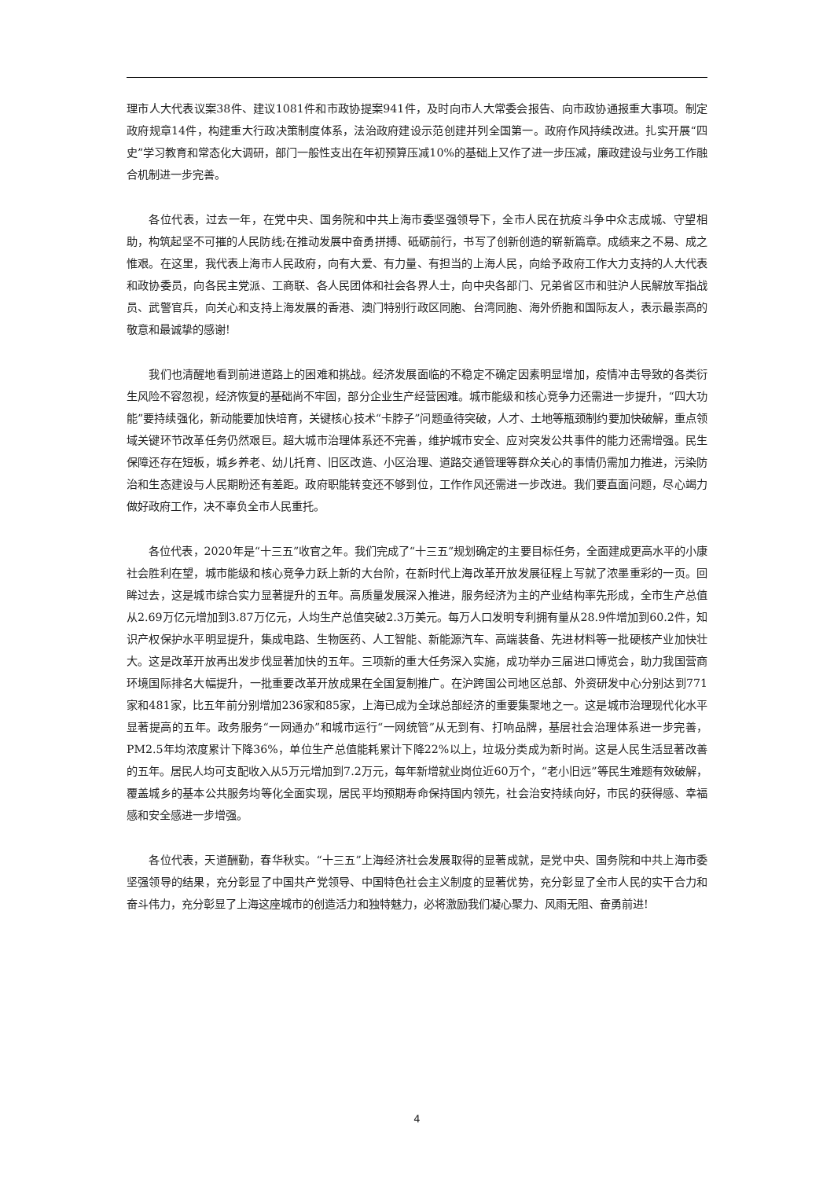理市人大代表议案38件、建议1081件和市政协提案941件，及时向市人大常委会报告、向市政协通报重大事项。制定政府规章14件，构建重大行政决策制度体系，法治政府建设示范创建并列全国第一。政府作风持续改进。扎实开展“四史”学习教育和常态化大调研，部门一般性支出在年初预算压减10%的基础上又作了进一步压减，廉政建设与业务工作融合机制进一步完善。
各位代表，过去一年，在党中央、国务院和中共上海市委坚强领导下，全市人民在抗疫斗争中众志成城、守望相助，构筑起坚不可摧的人民防线;在推动发展中奋勇拼搏、砥砺前行，书写了创新创造的崭新篇章。成绩来之不易、成之惟艰。在这里，我代表上海市人民政府，向有大爱、有力量、有担当的上海人民，向给予政府工作大力支持的人大代表和政协委员，向各民主党派、工商联、各人民团体和社会各界人士，向中央各部门、兄弟省区市和驻沪人民解放军指战员、武警官兵，向关心和支持上海发展的香港、澳门特别行政区同胞、台湾同胞、海外侨胞和国际友人，表示最崇高的敬意和最诚挚的感谢!
我们也清醒地看到前进道路上的困难和挑战。经济发展面临的不稳定不确定因素明显增加，疫情冲击导致的各类衍生风险不容忽视，经济恢复的基础尚不牢固，部分企业生产经营困难。城市能级和核心竞争力还需进一步提升，“四大功能”要持续强化，新动能要加快培育，关键核心技术“卡脖子”问题亟待突破，人才、土地等瓶颈制约要加快破解，重点领域关键环节改革任务仍然艰巨。超大城市治理体系还不完善，维护城市安全、应对突发公共事件的能力还需增强。民生保障还存在短板，城乡养老、幼儿托育、旧区改造、小区治理、道路交通管理等群众关心的事情仍需加力推进，污染防治和生态建设与人民期盼还有差距。政府职能转变还不够到位，工作作风还需进一步改进。我们要直面问题，尽心竭力做好政府工作，决不辜负全市人民重托。
各位代表，2020年是“十三五”收官之年。我们完成了“十三五”规划确定的主要目标任务，全面建成更高水平的小康社会胜利在望，城市能级和核心竞争力跃上新的大台阶，在新时代上海改革开放发展征程上写就了浓墨重彩的一页。回眸过去，这是城市综合实力显著提升的五年。高质量发展深入推进，服务经济为主的产业结构率先形成，全市生产总值从2.69万亿元增加到3.87万亿元，人均生产总值突破2.3万美元。每万人口发明专利拥有量从28.9件增加到60.2件，知识产权保护水平明显提升，集成电路、生物医药、人工智能、新能源汽车、高端装备、先进材料等一批硬核产业加快壮大。这是改革开放再出发步伐显著加快的五年。三项新的重大任务深入实施，成功举办三届进口博览会，助力我国营商环境国际排名大幅提升，一批重要改革开放成果在全国复制推广。在沪跨国公司地区总部、外资研发中心分别达到771家和481家，比五年前分别增加236家和85家，上海已成为全球总部经济的重要集聚地之一。这是城市治理现代化水平显著提高的五年。政务服务“一网通办”和城市运行“一网统管”从无到有、打响品牌，基层社会治理体系进一步完善，PM2.5年均浓度累计下降36%，单位生产总值能耗累计下降22%以上，垃圾分类成为新时尚。这是人民生活显著改善的五年。居民人均可支配收入从5万元增加到7.2万元，每年新增就业岗位近60万个，“老小旧远”等民生难题有效破解，覆盖城乡的基本公共服务均等化全面实现，居民平均预期寿命保持国内领先，社会治安持续向好，市民的获得感、幸福感和安全感进一步增强。
各位代表，天道酬勤，春华秋实。“十三五”上海经济社会发展取得的显著成就，是党中央、国务院和中共上海市委坚强领导的结果，充分彰显了中国共产党领导、中国特色社会主义制度的显著优势，充分彰显了全市人民的实干合力和奋斗伟力，充分彰显了上海这座城市的创造活力和独特魅力，必将激励我们凝心聚力、风雨无阻、奋勇前进!
4